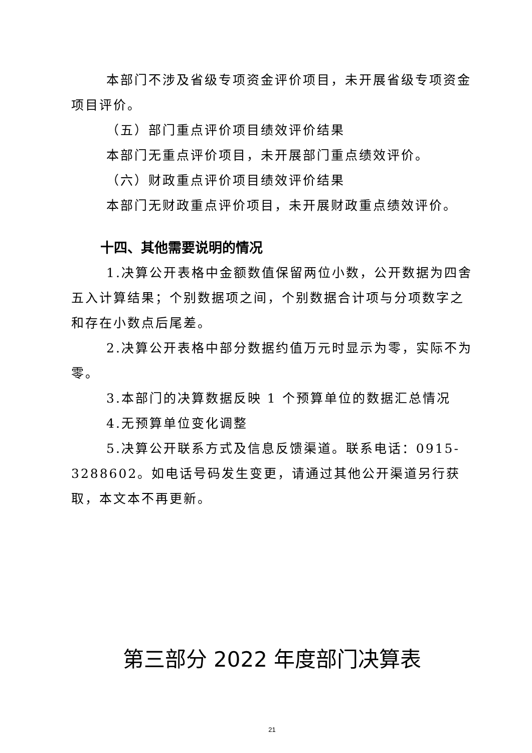本部门不涉及省级专项资金评价项目，未开展省级专项资金项目评价。
（五）部门重点评价项目绩效评价结果
本部门无重点评价项目，未开展部门重点绩效评价。
（六）财政重点评价项目绩效评价结果
本部门无财政重点评价项目，未开展财政重点绩效评价。
十四、其他需要说明的情况
1.决算公开表格中金额数值保留两位小数，公开数据为四舍五入计算结果；个别数据项之间，个别数据合计项与分项数字之和存在小数点后尾差。
2.决算公开表格中部分数据约值万元时显示为零，实际不为零。
3.本部门的决算数据反映 1 个预算单位的数据汇总情况
4.无预算单位变化调整
5.决算公开联系方式及信息反馈渠道。联系电话：0915-3288602。如电话号码发生变更，请通过其他公开渠道另行获取，本文本不再更新。
第三部分 2022 年度部门决算表
21